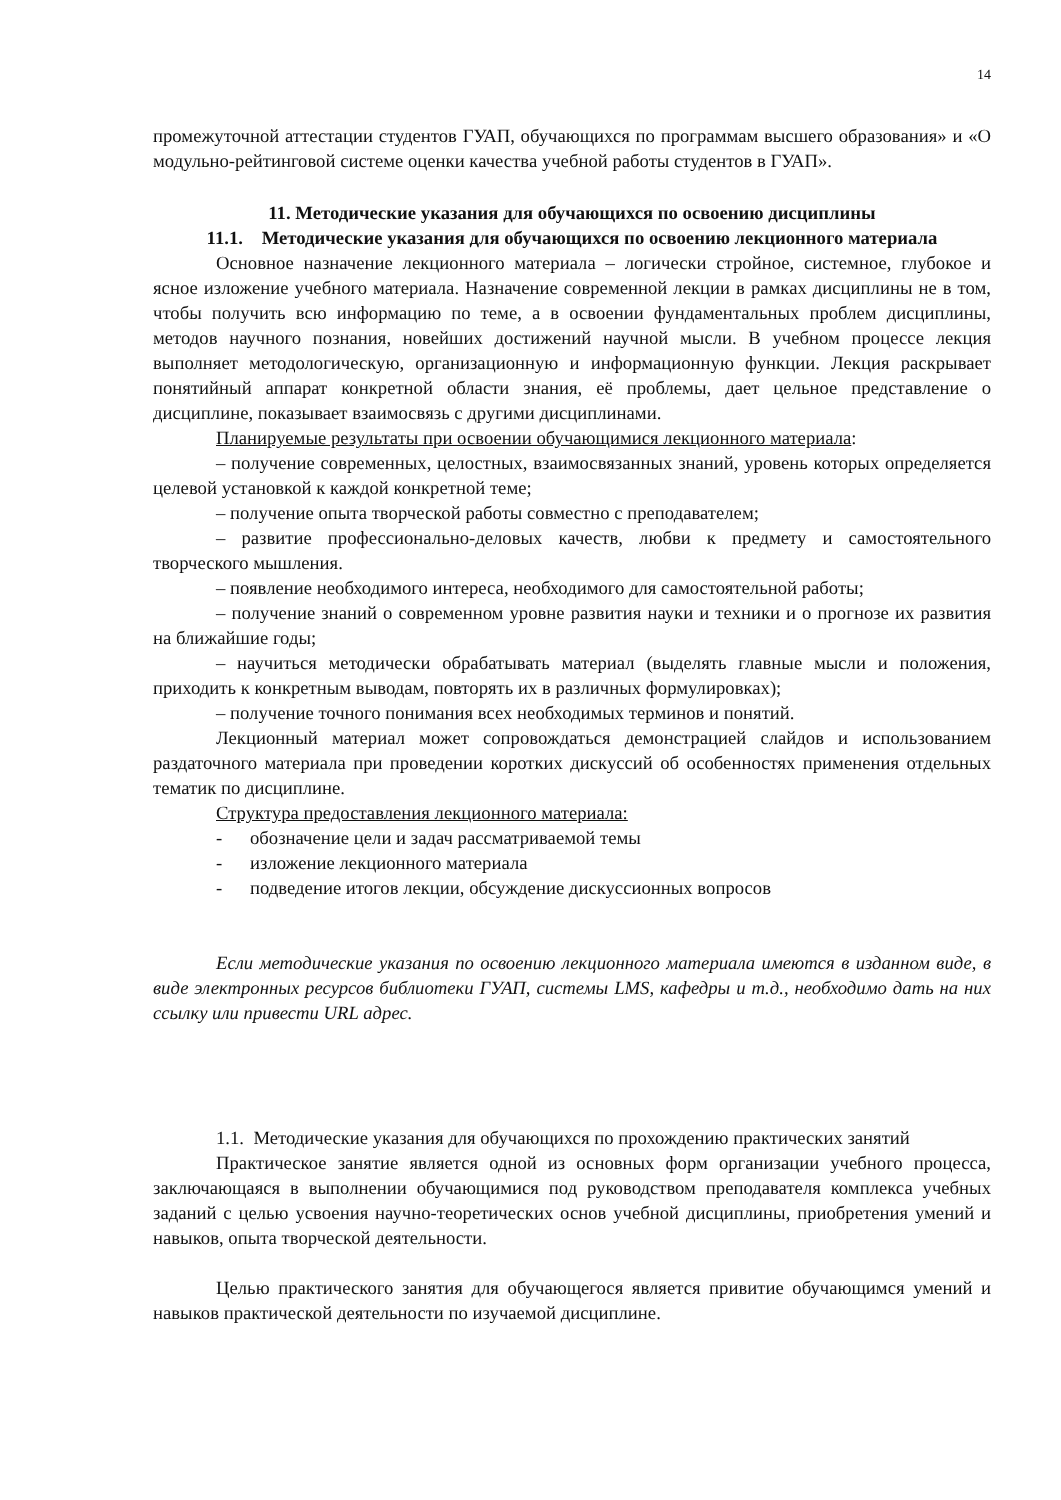14
промежуточной аттестации студентов ГУАП, обучающихся по программам высшего образования» и «О модульно-рейтинговой системе оценки качества учебной работы студентов в ГУАП».
11. Методические указания для обучающихся по освоению дисциплины
11.1. Методические указания для обучающихся по освоению лекционного материала
Основное назначение лекционного материала – логически стройное, системное, глубокое и ясное изложение учебного материала. Назначение современной лекции в рамках дисциплины не в том, чтобы получить всю информацию по теме, а в освоении фундаментальных проблем дисциплины, методов научного познания, новейших достижений научной мысли. В учебном процессе лекция выполняет методологическую, организационную и информационную функции. Лекция раскрывает понятийный аппарат конкретной области знания, её проблемы, дает цельное представление о дисциплине, показывает взаимосвязь с другими дисциплинами.
Планируемые результаты при освоении обучающимися лекционного материала:
– получение современных, целостных, взаимосвязанных знаний, уровень которых определяется целевой установкой к каждой конкретной теме;
– получение опыта творческой работы совместно с преподавателем;
– развитие профессионально-деловых качеств, любви к предмету и самостоятельного творческого мышления.
– появление необходимого интереса, необходимого для самостоятельной работы;
– получение знаний о современном уровне развития науки и техники и о прогнозе их развития на ближайшие годы;
– научиться методически обрабатывать материал (выделять главные мысли и положения, приходить к конкретным выводам, повторять их в различных формулировках);
– получение точного понимания всех необходимых терминов и понятий.
Лекционный материал может сопровождаться демонстрацией слайдов и использованием раздаточного материала при проведении коротких дискуссий об особенностях применения отдельных тематик по дисциплине.
Структура предоставления лекционного материала:
- обозначение цели и задач рассматриваемой темы
- изложение лекционного материала
- подведение итогов лекции, обсуждение дискуссионных вопросов
Если методические указания по освоению лекционного материала имеются в изданном виде, в виде электронных ресурсов библиотеки ГУАП, системы LMS, кафедры и т.д., необходимо дать на них ссылку или привести URL адрес.
1.1. Методические указания для обучающихся по прохождению практических занятий
Практическое занятие является одной из основных форм организации учебного процесса, заключающаяся в выполнении обучающимися под руководством преподавателя комплекса учебных заданий с целью усвоения научно-теоретических основ учебной дисциплины, приобретения умений и навыков, опыта творческой деятельности.
Целью практического занятия для обучающегося является привитие обучающимся умений и навыков практической деятельности по изучаемой дисциплине.